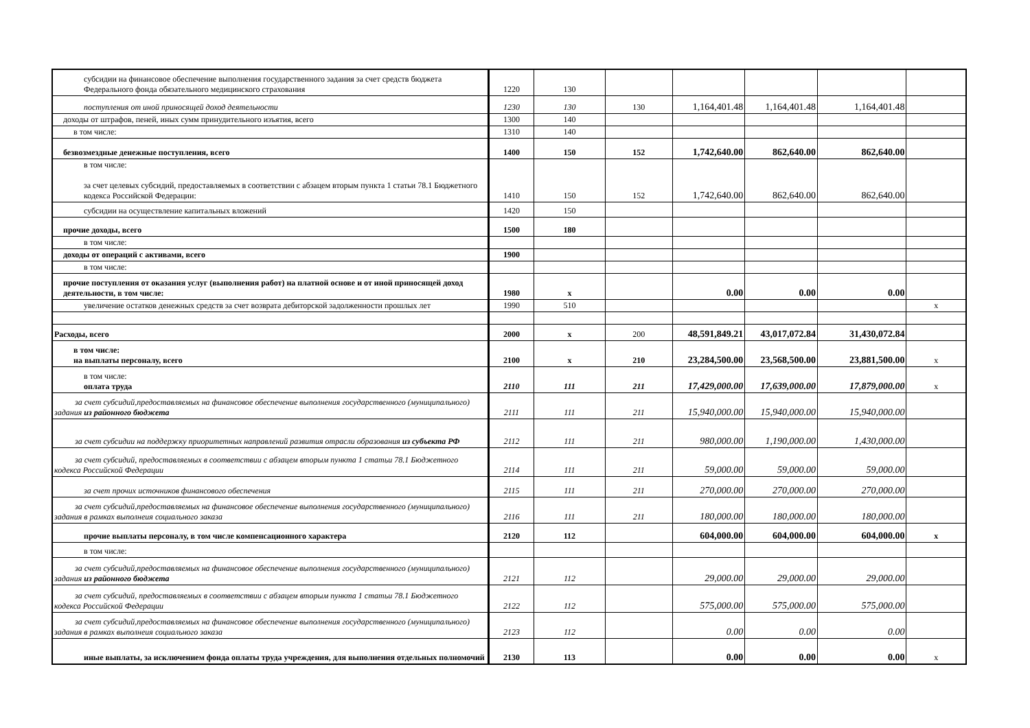| субсидии на финансовое обеспечение выполнения государственного задания за счет средств бюджета Федерального фонда обязательного медицинского страхования | 1220 | 130 | | | | | |
| поступления от иной приносящей доход деятельности | 1230 | 130 | 130 | 1,164,401.48 | 1,164,401.48 | 1,164,401.48 | |
| доходы от штрафов, пеней, иных сумм принудительного изъятия, всего | 1300 | 140 | | | | | |
| в том числе: | 1310 | 140 | | | | | |
| безвозмездные денежные поступления, всего | 1400 | 150 | 152 | 1,742,640.00 | 862,640.00 | 862,640.00 | |
| в том числе: за счет целевых субсидий, предоставляемых в соответствии с абзацем вторым пункта 1 статьи 78.1 Бюджетного кодекса Российской Федерации: | 1410 | 150 | 152 | 1,742,640.00 | 862,640.00 | 862,640.00 | |
| субсидии на осуществление капитальных вложений | 1420 | 150 | | | | | |
| прочие доходы, всего | 1500 | 180 | | | | | |
| в том числе: | | | | | | | |
| доходы от операций с активами, всего | 1900 | | | | | | |
| в том числе: | | | | | | | |
| прочие поступления от оказания услуг (выполнения работ) на платной основе и от иной приносящей доход деятельности, в том числе: | 1980 | x | | 0.00 | 0.00 | 0.00 | |
| увеличение остатков денежных средств за счет возврата дебиторской задолженности прошлых лет | 1990 | 510 | | | | | x |
| Расходы, всего | 2000 | x | 200 | 48,591,849.21 | 43,017,072.84 | 31,430,072.84 | |
| в том числе: на выплаты персоналу, всего | 2100 | x | 210 | 23,284,500.00 | 23,568,500.00 | 23,881,500.00 | x |
| в том числе: оплата труда | 2110 | 111 | 211 | 17,429,000.00 | 17,639,000.00 | 17,879,000.00 | x |
| за счет субсидий,предоставляемых на финансовое обеспечение выполнения государственного (муниципального) задания из районного бюджета | 2111 | 111 | 211 | 15,940,000.00 | 15,940,000.00 | 15,940,000.00 | |
| за счет субсидии на поддержку приоритетных направлений развития отрасли образования из субъекта РФ | 2112 | 111 | 211 | 980,000.00 | 1,190,000.00 | 1,430,000.00 | |
| за счет субсидий, предоставляемых в соответствии с абзацем вторым пункта 1 статьи 78.1 Бюджетного кодекса Российской Федерации | 2114 | 111 | 211 | 59,000.00 | 59,000.00 | 59,000.00 | |
| за счет прочих источников финансового обеспечения | 2115 | 111 | 211 | 270,000.00 | 270,000.00 | 270,000.00 | |
| за счет субсидий,предоставляемых на финансовое обеспечение выполнения государственного (муниципального) задания в рамках выполнеия социального заказа | 2116 | 111 | 211 | 180,000.00 | 180,000.00 | 180,000.00 | |
| прочие выплаты персоналу, в том числе компенсационного характера | 2120 | 112 | | 604,000.00 | 604,000.00 | 604,000.00 | x |
| в том числе: | | | | | | | |
| за счет субсидий,предоставляемых на финансовое обеспечение выполнения государственного (муниципального) задания из районного бюджета | 2121 | 112 | | 29,000.00 | 29,000.00 | 29,000.00 | |
| за счет субсидий, предоставляемых в соответствии с абзацем вторым пункта 1 статьи 78.1 Бюджетного кодекса Российской Федерации | 2122 | 112 | | 575,000.00 | 575,000.00 | 575,000.00 | |
| за счет субсидий,предоставляемых на финансовое обеспечение выполнения государственного (муниципального) задания в рамках выполнеия социального заказа | 2123 | 112 | | 0.00 | 0.00 | 0.00 | |
| иные выплаты, за исключением фонда оплаты труда учреждения, для выполнения отдельных полномочий | 2130 | 113 | | 0.00 | 0.00 | 0.00 | x |